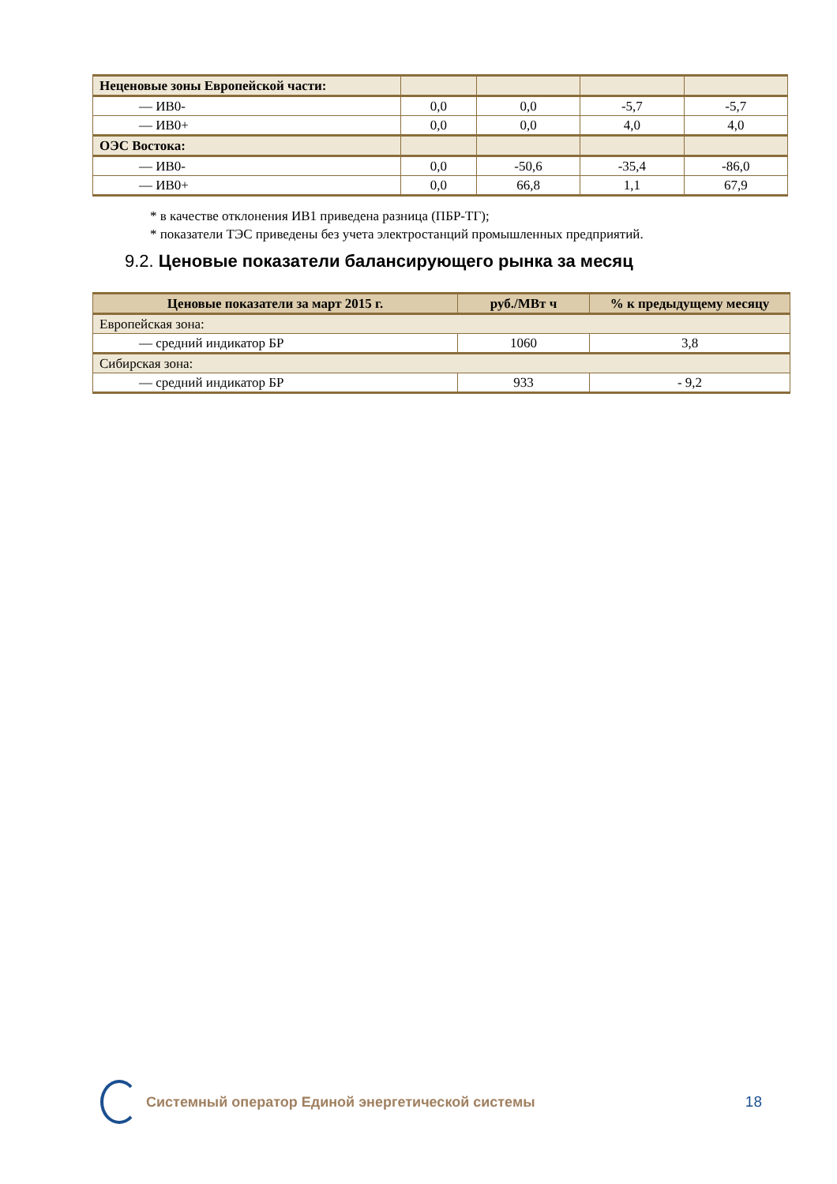| Неценовые зоны Европейской части: | | | | |
| — ИВ0- | 0,0 | 0,0 | -5,7 | -5,7 |
| — ИВ0+ | 0,0 | 0,0 | 4,0 | 4,0 |
| ОЭС Востока: | | | | |
| — ИВ0- | 0,0 | -50,6 | -35,4 | -86,0 |
| — ИВ0+ | 0,0 | 66,8 | 1,1 | 67,9 |
* в качестве отклонения ИВ1 приведена разница (ПБР-ТГ);
* показатели ТЭС приведены без учета электростанций промышленных предприятий.
9.2. Ценовые показатели балансирующего рынка за месяц
| Ценовые показатели за март 2015 г. | руб./МВт ч | % к предыдущему месяцу |
| --- | --- | --- |
| Европейская зона: | | |
| — средний индикатор БР | 1060 | 3,8 |
| Сибирская зона: | | |
| — средний индикатор БР | 933 | - 9,2 |
Системный оператор Единой энергетической системы
18